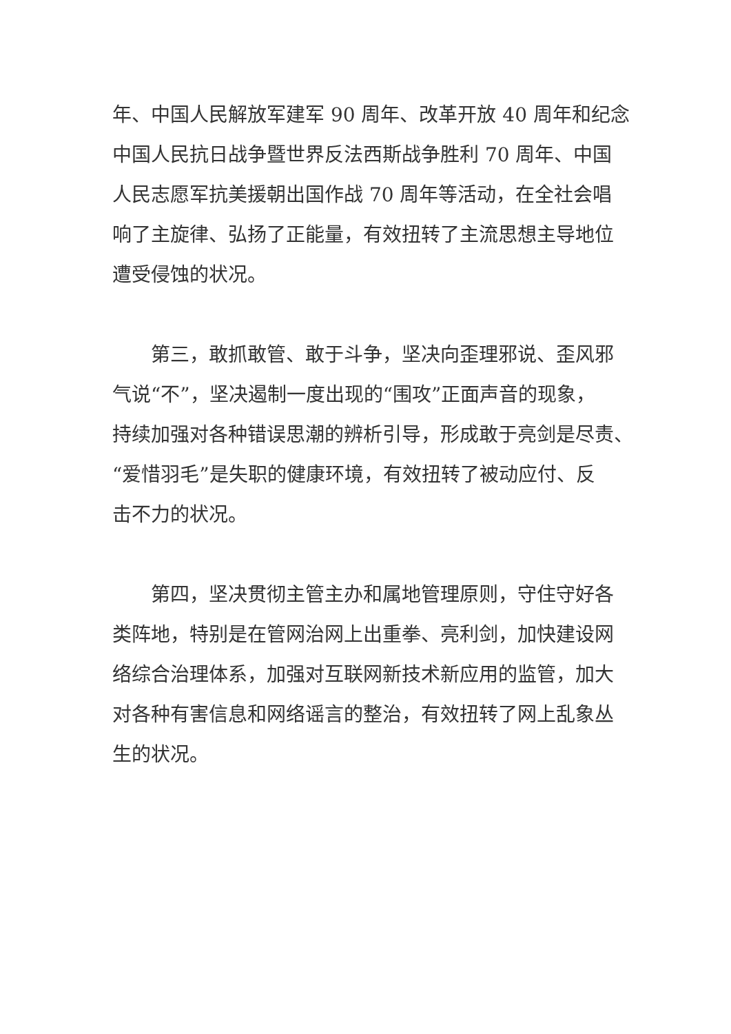年、中国人民解放军建军 90 周年、改革开放 40 周年和纪念
中国人民抗日战争暨世界反法西斯战争胜利 70 周年、中国
人民志愿军抗美援朝出国作战 70 周年等活动，在全社会唱
响了主旋律、弘扬了正能量，有效扭转了主流思想主导地位
遭受侵蚀的状况。
　　第三，敢抓敢管、敢于斗争，坚决向歪理邪说、歪风邪
气说“不”，坚决遏制一度出现的“围攻”正面声音的现象，
持续加强对各种错误思潮的辨析引导，形成敢于亮剑是尽责、
“爱惜羽毛”是失职的健康环境，有效扭转了被动应付、反
击不力的状况。
　　第四，坚决贯彻主管主办和属地管理原则，守住守好各
类阵地，特别是在管网治网上出重拳、亮利剑，加快建设网
络综合治理体系，加强对互联网新技术新应用的监管，加大
对各种有害信息和网络谣言的整治，有效扭转了网上乱象丛
生的状况。